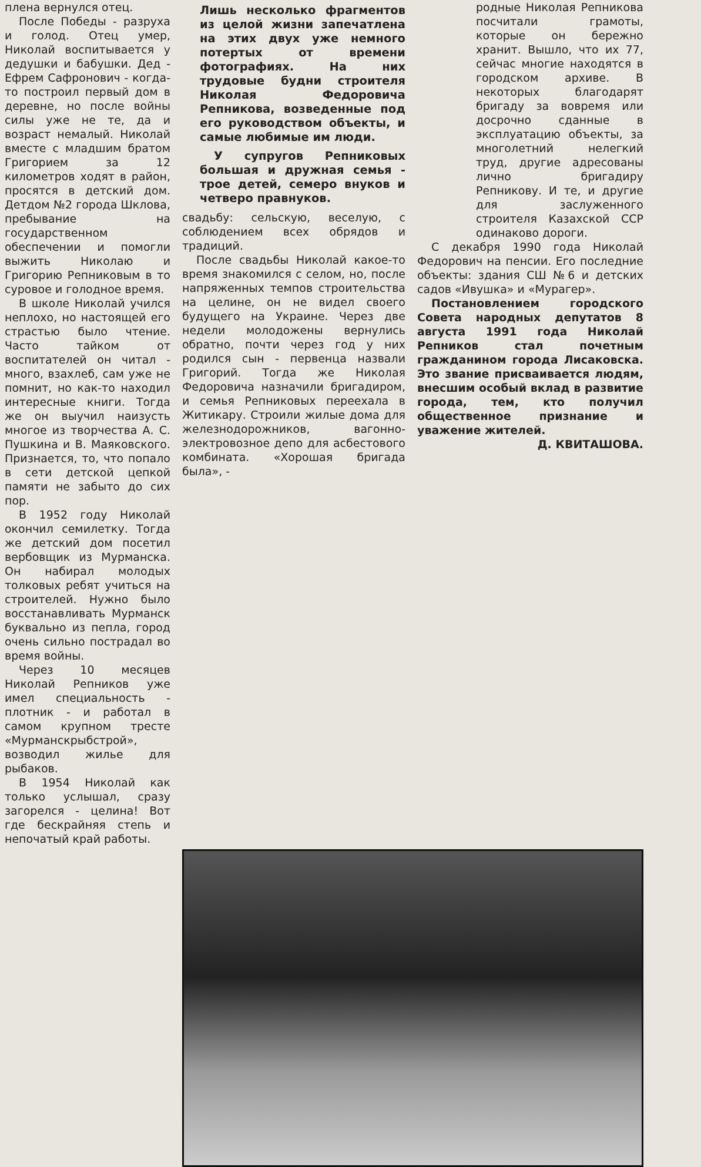плена вернулся отец.
После Победы - разруха и голод. Отец умер, Николай воспитывается у дедушки и бабушки. Дед - Ефрем Сафронович - когда-то построил первый дом в деревне, но после войны силы уже не те, да и возраст немалый. Николай вместе с младшим братом Григорием за 12 километров ходят в район, просятся в детский дом. Детдом №2 города Шклова, пребывание на государственном обеспечении и помогли выжить Николаю и Григорию Репниковым в то суровое и голодное время.
В школе Николай учился неплохо, но настоящей его страстью было чтение. Часто тайком от воспитателей он читал - много, взахлеб, сам уже не помнит, но как-то находил интересные книги. Тогда же он выучил наизусть многое из творчества А. С. Пушкина и В. Маяковского. Признается, то, что попало в сети детской цепкой памяти не забыто до сих пор.
В 1952 году Николай окончил семилетку. Тогда же детский дом посетил вербовщик из Мурманска. Он набирал молодых толковых ребят учиться на строителей. Нужно было восстанавливать Мурманск буквально из пепла, город очень сильно пострадал во время войны.
Через 10 месяцев Николай Репников уже имел специальность - плотник - и работал в самом крупном тресте «Мурманскрыбстрой», возводил жилье для рыбаков.
В 1954 Николай как только услышал, сразу загорелся - целина! Вот где бескрайняя степь и непочатый край работы.
Лишь несколько фрагментов из целой жизни запечатлена на этих двух уже немного потертых от времени фотографиях. На них трудовые будни строителя Николая Федоровича Репникова, возведенные под его руководством объекты, и самые любимые им люди.
У супругов Репниковых большая и дружная семья - трое детей, семеро внуков и четверо правнуков.
свадьбу: сельскую, веселую, с соблюдением всех обрядов и традиций.
После свадьбы Николай какое-то время знакомился с селом, но, после напряженных темпов строительства на целине, он не видел своего будущего на Украине. Через две недели молодожены вернулись обратно, почти через год у них родился сын - первенца назвали Григорий. Тогда же Николая Федоровича назначили бригадиром, и семья Репниковых переехала в Житикару. Строили жилые дома для железнодорожников, вагонно-электровозное депо для асбестового комбината. «Хорошая бригада была», -
родные Николая Репникова посчитали грамоты, которые он бережно хранит. Вышло, что их 77, сейчас многие находятся в городском архиве. В некоторых благодарят бригаду за вовремя или досрочно сданные в эксплуатацию объекты, за многолетний нелегкий труд, другие адресованы лично бригадиру Репникову. И те, и другие для заслуженного строителя Казахской ССР одинаково дороги.
С декабря 1990 года Николай Федорович на пенсии. Его последние объекты: здания СШ №6 и детских садов «Ивушка» и «Мурагер».
Постановлением городского Совета народных депутатов 8 августа 1991 года Николай Репников стал почетным гражданином города Лисаковска. Это звание присваивается людям, внесшим особый вклад в развитие города, тем, кто получил общественное признание и уважение жителей.
Д. КВИТАШОВА.